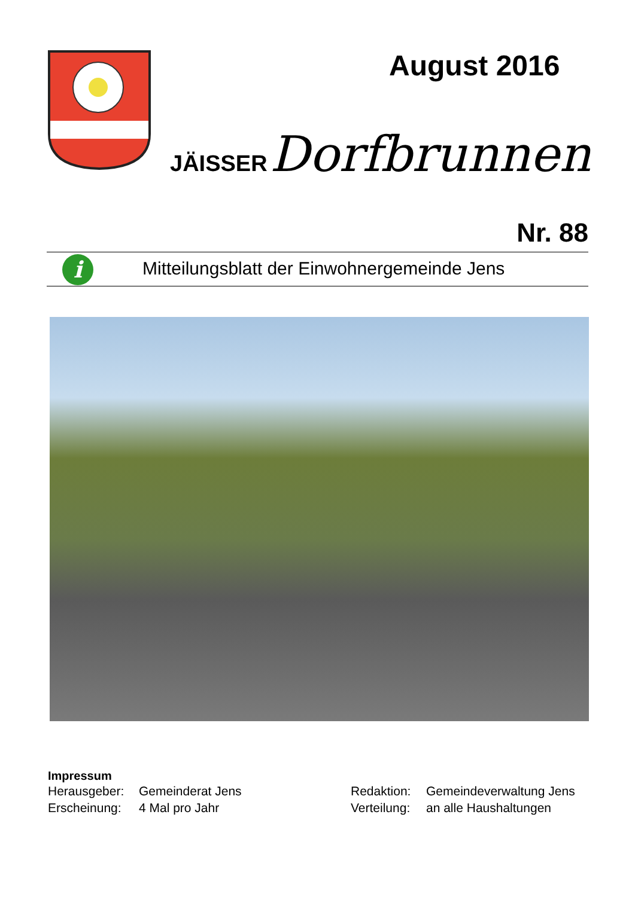August 2016
JÄISSER Dorfbrunnen
Nr. 88
Mitteilungsblatt der Einwohnergemeinde Jens
i
Impressum
| Herausgeber: | Gemeinderat Jens | Redaktion: | Gemeindeverwaltung Jens |
| Erscheinung: | 4 Mal pro Jahr | Verteilung: | an alle Haushaltungen |